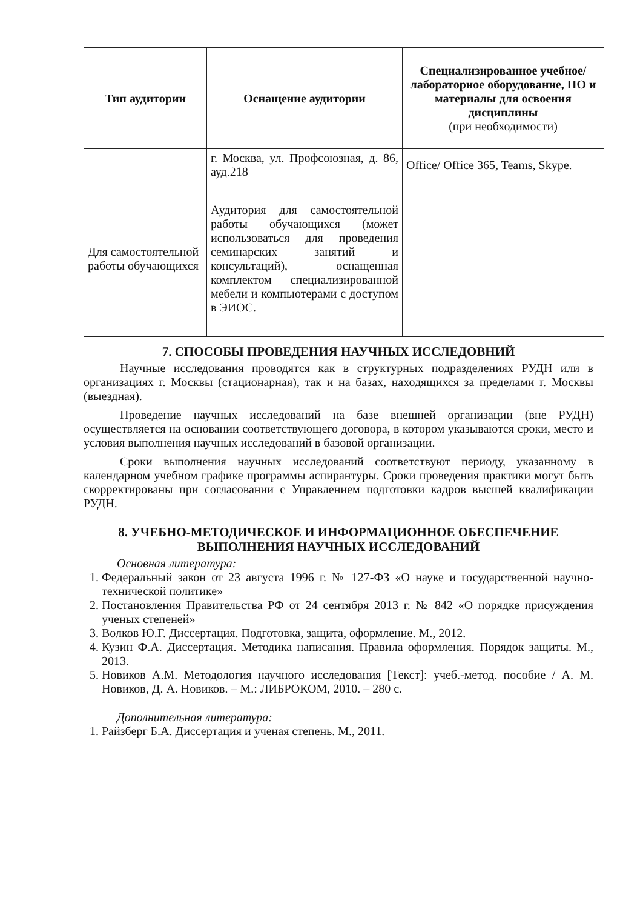| Тип аудитории | Оснащение аудитории | Специализированное учебное/лабораторное оборудование, ПО и материалы для освоения дисциплины (при необходимости) |
| --- | --- | --- |
| | г. Москва, ул. Профсоюзная, д. 86, ауд.218 | Office/ Office 365, Teams, Skype. |
| Для самостоятельной работы обучающихся | Аудитория для самостоятельной работы обучающихся (может использоваться для проведения семинарских занятий и консультаций), оснащенная комплектом специализированной мебели и компьютерами с доступом в ЭИОС. | |
7. СПОСОБЫ ПРОВЕДЕНИЯ НАУЧНЫХ ИССЛЕДОВНИЙ
Научные исследования проводятся как в структурных подразделениях РУДН или в организациях г. Москвы (стационарная), так и на базах, находящихся за пределами г. Москвы (выездная).
Проведение научных исследований на базе внешней организации (вне РУДН) осуществляется на основании соответствующего договора, в котором указываются сроки, место и условия выполнения научных исследований в базовой организации.
Сроки выполнения научных исследований соответствуют периоду, указанному в календарном учебном графике программы аспирантуры. Сроки проведения практики могут быть скорректированы при согласовании с Управлением подготовки кадров высшей квалификации РУДН.
8. УЧЕБНО-МЕТОДИЧЕСКОЕ И ИНФОРМАЦИОННОЕ ОБЕСПЕЧЕНИЕ ВЫПОЛНЕНИЯ НАУЧНЫХ ИССЛЕДОВАНИЙ
Основная литература:
1. Федеральный закон от 23 августа 1996 г. № 127-ФЗ «О науке и государственной научно-технической политике»
2. Постановления Правительства РФ от 24 сентября 2013 г. № 842 «О порядке присуждения ученых степеней»
3. Волков Ю.Г. Диссертация. Подготовка, защита, оформление. М., 2012.
4. Кузин Ф.А. Диссертация. Методика написания. Правила оформления. Порядок защиты. М., 2013.
5. Новиков А.М. Методология научного исследования [Текст]: учеб.-метод. пособие / А. М. Новиков, Д. А. Новиков. – М.: ЛИБРОКОМ, 2010. – 280 с.
Дополнительная литература:
1. Райзберг Б.А. Диссертация и ученая степень. М., 2011.